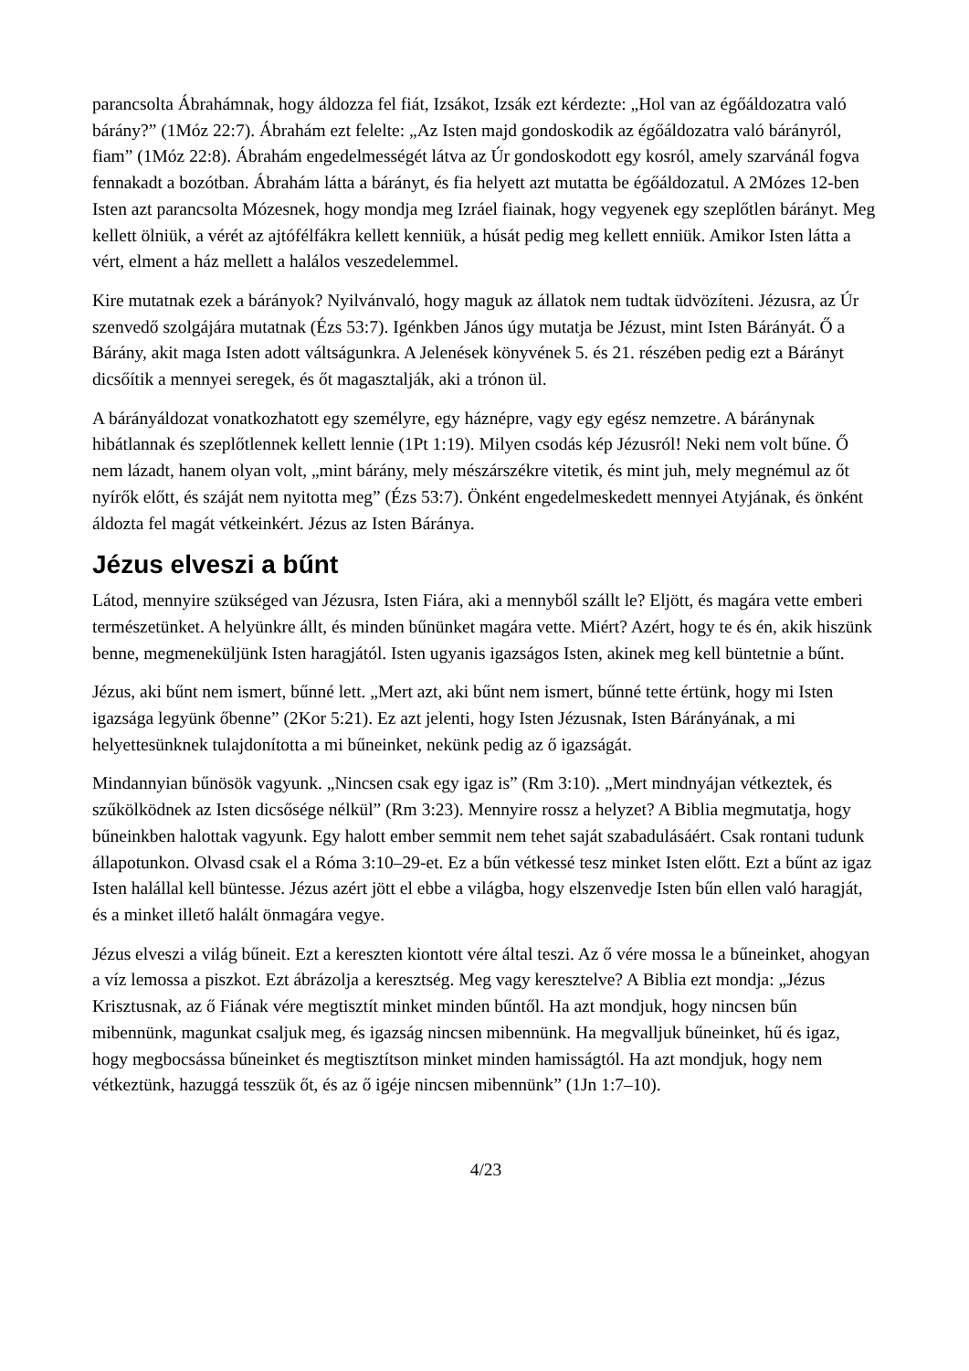parancsolta Ábrahámnak, hogy áldozza fel fiát, Izsákot, Izsák ezt kérdezte: „Hol van az égőáldozatra való bárány?” (1Móz 22:7). Ábrahám ezt felelte: „Az Isten majd gondoskodik az égőáldozatra való bárányról, fiam” (1Móz 22:8). Ábrahám engedelmességét látva az Úr gondoskodott egy kosról, amely szarvánál fogva fennakadt a bozótban. Ábrahám látta a bárányt, és fia helyett azt mutatta be égőáldozatul. A 2Mózes 12-ben Isten azt parancsolta Mózesnek, hogy mondja meg Izráel fiainak, hogy vegyenek egy szeplőtlen bárányt. Meg kellett ölniük, a vérét az ajtófélfákra kellett kenniük, a húsát pedig meg kellett enniük. Amikor Isten látta a vért, elment a ház mellett a halálos veszedelemmel.
Kire mutatnak ezek a bárányok? Nyilvánvaló, hogy maguk az állatok nem tudtak üdvözíteni. Jézusra, az Úr szenvedő szolgájára mutatnak (Ézs 53:7). Igénkben János úgy mutatja be Jézust, mint Isten Bárányát. Ő a Bárány, akit maga Isten adott váltságunkra. A Jelenések könyvének 5. és 21. részében pedig ezt a Bárányt dicsőítik a mennyei seregek, és őt magasztalják, aki a trónon ül.
A bárányáldozat vonatkozhatott egy személyre, egy háznépre, vagy egy egész nemzetre. A báránynak hibátlannak és szeplőtlennek kellett lennie (1Pt 1:19). Milyen csodás kép Jézusról! Neki nem volt bűne. Ő nem lázadt, hanem olyan volt, „mint bárány, mely mészárszékre vitetik, és mint juh, mely megnémul az őt nyírők előtt, és száját nem nyitotta meg” (Ézs 53:7). Önként engedelmeskedett mennyei Atyjának, és önként áldozta fel magát vétkeinkért. Jézus az Isten Báránya.
Jézus elveszi a bűnt
Látod, mennyire szükséged van Jézusra, Isten Fiára, aki a mennyből szállt le? Eljött, és magára vette emberi természetünket. A helyünkre állt, és minden bűnünket magára vette. Miért? Azért, hogy te és én, akik hiszünk benne, megmeneküljünk Isten haragjától. Isten ugyanis igazságos Isten, akinek meg kell büntetnie a bűnt.
Jézus, aki bűnt nem ismert, bűnné lett. „Mert azt, aki bűnt nem ismert, bűnné tette értünk, hogy mi Isten igazsága legyünk őbenne” (2Kor 5:21). Ez azt jelenti, hogy Isten Jézusnak, Isten Bárányának, a mi helyettesünknek tulajdonította a mi bűneinket, nekünk pedig az ő igazságát.
Mindannyian bűnösök vagyunk. „Nincsen csak egy igaz is” (Rm 3:10). „Mert mindnyájan vétkeztek, és szűkölködnek az Isten dicsősége nélkül” (Rm 3:23). Mennyire rossz a helyzet? A Biblia megmutatja, hogy bűneinkben halottak vagyunk. Egy halott ember semmit nem tehet saját szabadulásáért. Csak rontani tudunk állapotunkon. Olvasd csak el a Róma 3:10–29-et. Ez a bűn vétkessé tesz minket Isten előtt. Ezt a bűnt az igaz Isten halállal kell büntesse. Jézus azért jött el ebbe a világba, hogy elszenvedje Isten bűn ellen való haragját, és a minket illető halált önmagára vegye.
Jézus elveszi a világ bűneit. Ezt a kereszten kiontott vére által teszi. Az ő vére mossa le a bűneinket, ahogyan a víz lemossa a piszkot. Ezt ábrázolja a keresztség. Meg vagy keresztelve? A Biblia ezt mondja: „Jézus Krisztusnak, az ő Fiának vére megtisztít minket minden bűntől. Ha azt mondjuk, hogy nincsen bűn mibennünk, magunkat csaljuk meg, és igazság nincsen mibennünk. Ha megvalljuk bűneinket, hű és igaz, hogy megbocsássa bűneinket és megtisztítson minket minden hamisságtól. Ha azt mondjuk, hogy nem vétkeztünk, hazuggá tesszük őt, és az ő igéje nincsen mibennünk” (1Jn 1:7–10).
4/23